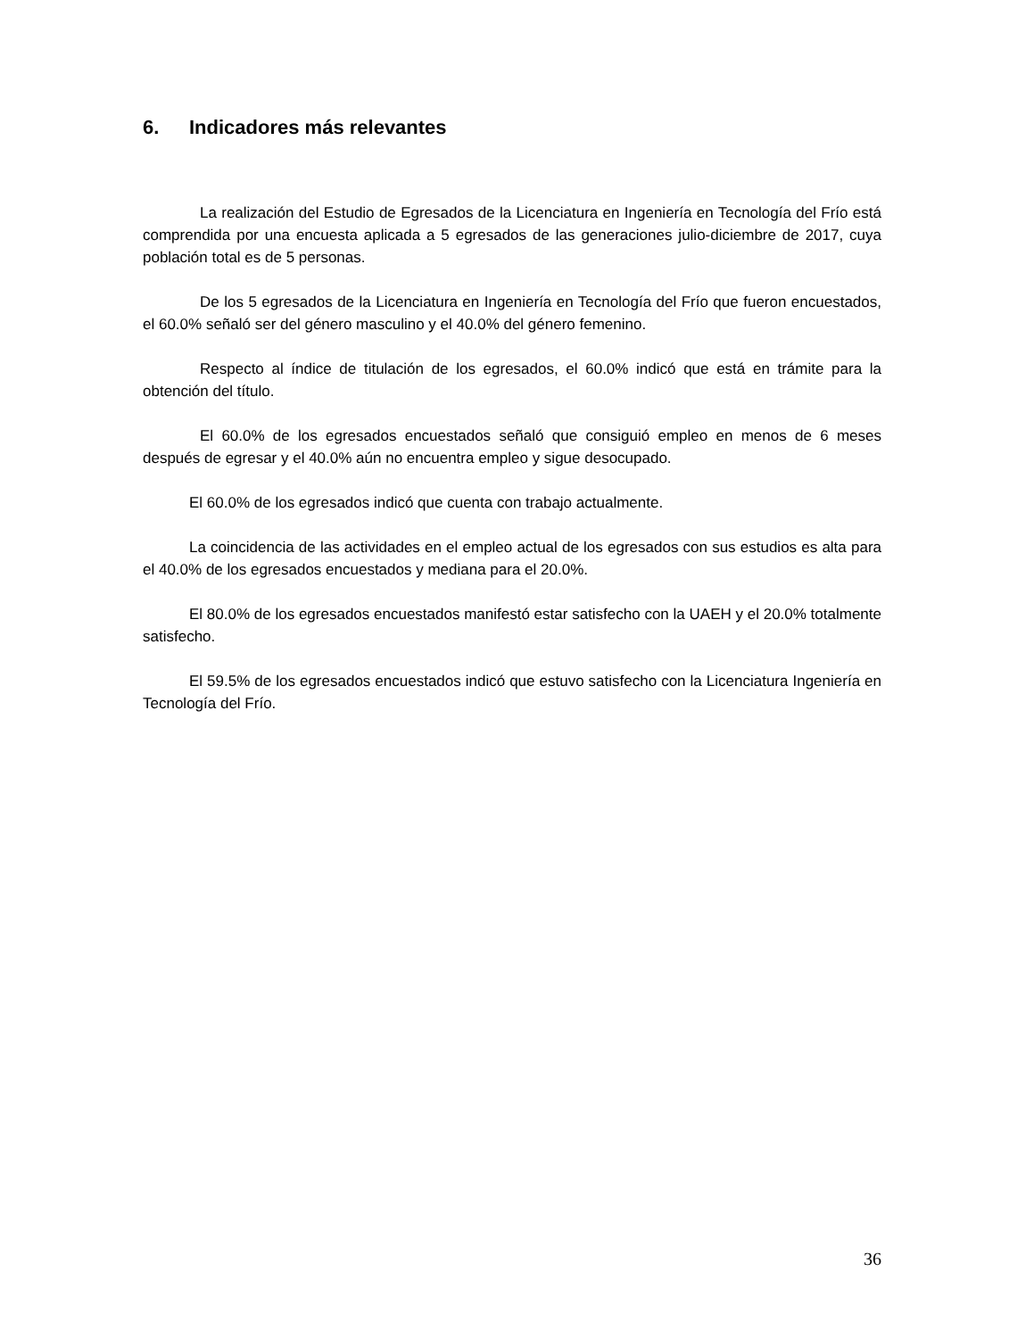6. Indicadores más relevantes
La realización del Estudio de Egresados de la Licenciatura en Ingeniería en Tecnología del Frío está comprendida por una encuesta aplicada a 5 egresados de las generaciones julio-diciembre de 2017, cuya población total es de 5 personas.
De los 5 egresados de la Licenciatura en Ingeniería en Tecnología del Frío que fueron encuestados, el 60.0% señaló ser del género masculino y el 40.0% del género femenino.
Respecto al índice de titulación de los egresados, el 60.0% indicó que está en trámite para la obtención del título.
El 60.0% de los egresados encuestados señaló que consiguió empleo en menos de 6 meses después de egresar y el 40.0% aún no encuentra empleo y sigue desocupado.
El 60.0% de los egresados indicó que cuenta con trabajo actualmente.
La coincidencia de las actividades en el empleo actual de los egresados con sus estudios es alta para el 40.0% de los egresados encuestados y mediana para el 20.0%.
El 80.0% de los egresados encuestados manifestó estar satisfecho con la UAEH y el 20.0% totalmente satisfecho.
El 59.5% de los egresados encuestados indicó que estuvo satisfecho con la Licenciatura Ingeniería en Tecnología del Frío.
36